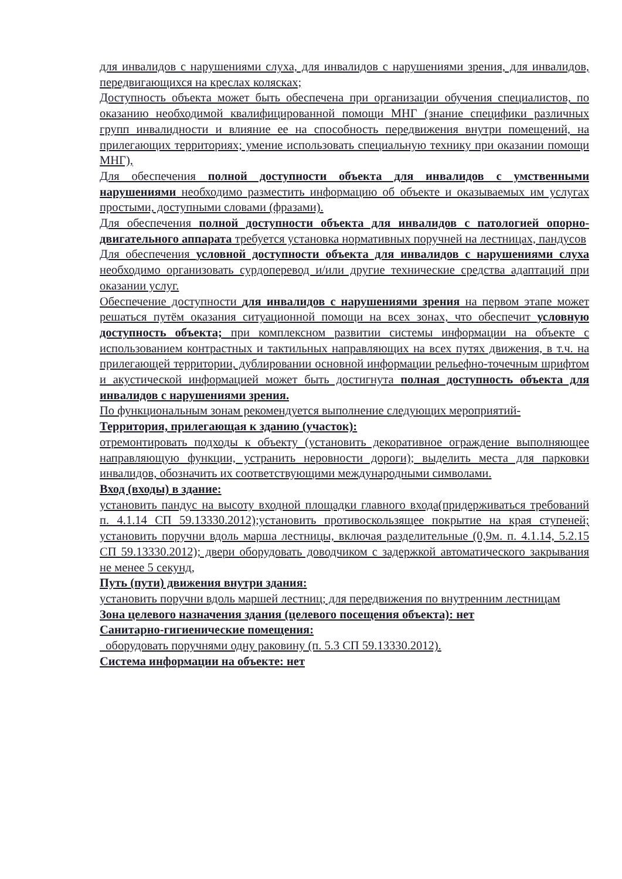для инвалидов с нарушениями слуха, для инвалидов с нарушениями зрения, для инвалидов, передвигающихся на креслах колясках;
Доступность объекта может быть обеспечена при организации обучения специалистов, по оказанию необходимой квалифицированной помощи МНГ (знание специфики различных групп инвалидности и влияние ее на способность передвижения внутри помещений, на прилегающих территориях; умение использовать специальную технику при оказании помощи МНГ),
Для обеспечения полной доступности объекта для инвалидов с умственными нарушениями необходимо разместить информацию об объекте и оказываемых им услугах простыми, доступными словами (фразами).
Для обеспечения полной доступности объекта для инвалидов с патологией опорно-двигательного аппарата требуется установка нормативных поручней на лестницах, пандусов
Для обеспечения условной доступности объекта для инвалидов с нарушениями слуха необходимо организовать сурдоперевод и/или другие технические средства адаптаций при оказании услуг.
Обеспечение доступности для инвалидов с нарушениями зрения на первом этапе может решаться путём оказания ситуационной помощи на всех зонах, что обеспечит условную доступность объекта; при комплексном развитии системы информации на объекте с использованием контрастных и тактильных направляющих на всех путях движения, в т.ч. на прилегающей территории, дублировании основной информации рельефно-точечным шрифтом и акустической информацией может быть достигнута полная доступность объекта для инвалидов с нарушениями зрения.
По функциональным зонам рекомендуется выполнение следующих мероприятий-
Территория, прилегающая к зданию (участок):
отремонтировать подходы к объекту (установить декоративное ограждение выполняющее направляющую функции, устранить неровности дороги); выделить места для парковки инвалидов, обозначить их соответствующими международными символами.
Вход (входы) в здание:
установить пандус на высоту входной площадки главного входа(придерживаться требований п. 4.1.14 СП 59.13330.2012);установить противоскользящее покрытие на края ступеней; установить поручни вдоль марша лестницы, включая разделительные (0,9м. п. 4.1.14, 5.2.15 СП 59.13330.2012); двери оборудовать доводчиком с задержкой автоматического закрывания не менее 5 секунд,
Путь (пути) движения внутри здания:
установить поручни вдоль маршей лестниц; для передвижения по внутренним лестницам
Зона целевого назначения здания (целевого посещения объекта): нет
Санитарно-гигиенические помещения:
оборудовать поручнями одну раковину (п. 5.3 СП 59.13330.2012).
Система информации на объекте: нет